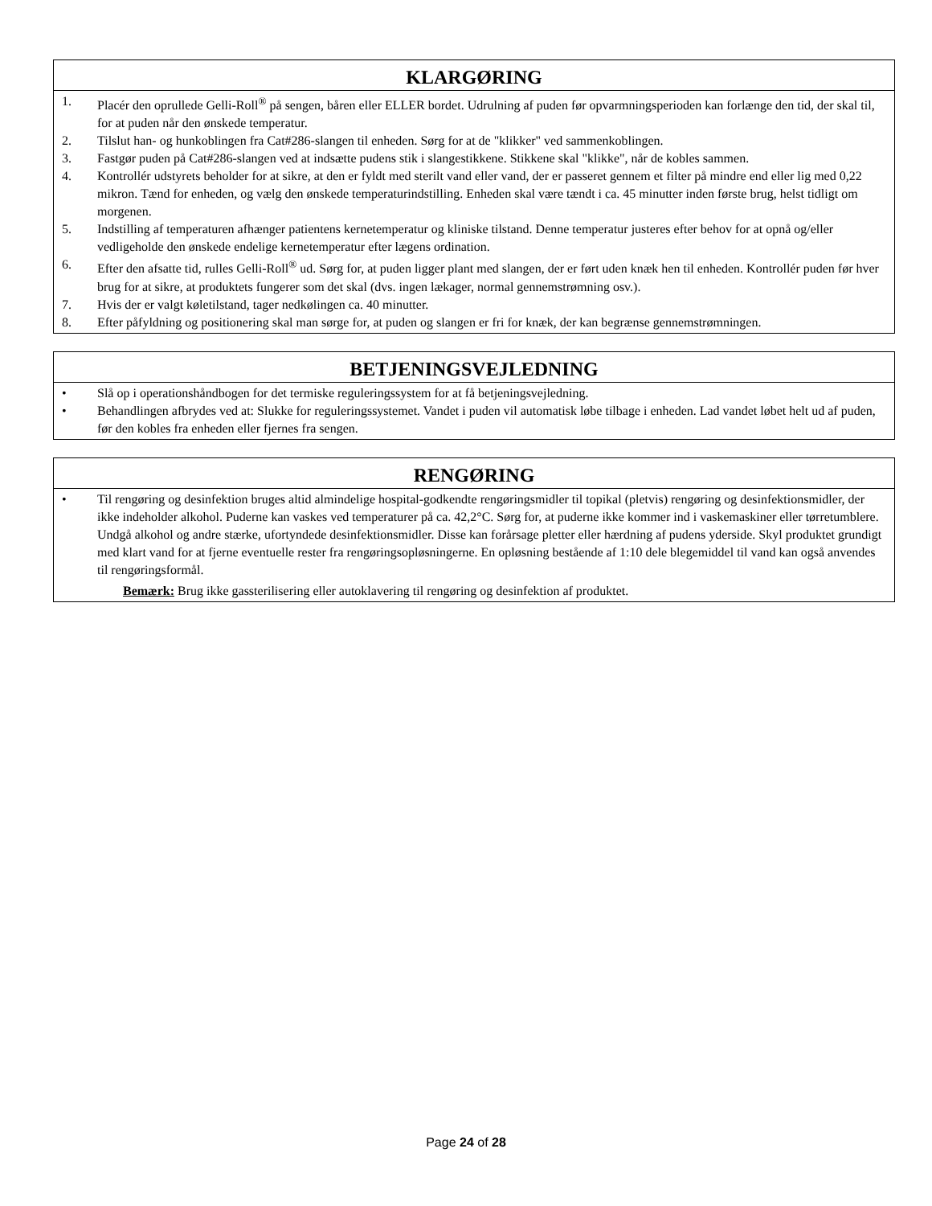KLARGØRING
1. Placér den oprullede Gelli-Roll<sup>®</sup> på sengen, båren eller ELLER bordet. Udrulning af puden før opvarmningsperioden kan forlænge den tid, der skal til, for at puden når den ønskede temperatur.
2. Tilslut han- og hunkoblingen fra Cat#286-slangen til enheden. Sørg for at de "klikker" ved sammenkoblingen.
3. Fastgør puden på Cat#286-slangen ved at indsætte pudens stik i slangestikkene. Stikkene skal "klikke", når de kobles sammen.
4. Kontrollér udstyrets beholder for at sikre, at den er fyldt med sterilt vand eller vand, der er passeret gennem et filter på mindre end eller lig med 0,22 mikron. Tænd for enheden, og vælg den ønskede temperaturindstilling. Enheden skal være tændt i ca. 45 minutter inden første brug, helst tidligt om morgenen.
5. Indstilling af temperaturen afhænger patientens kernetemperatur og kliniske tilstand. Denne temperatur justeres efter behov for at opnå og/eller vedligeholde den ønskede endelige kernetemperatur efter lægens ordination.
6. Efter den afsatte tid, rulles Gelli-Roll<sup>®</sup> ud. Sørg for, at puden ligger plant med slangen, der er ført uden knæk hen til enheden. Kontrollér puden før hver brug for at sikre, at produktets fungerer som det skal (dvs. ingen lækager, normal gennemstrømning osv.).
7. Hvis der er valgt køletilstand, tager nedkølingen ca. 40 minutter.
8. Efter påfyldning og positionering skal man sørge for, at puden og slangen er fri for knæk, der kan begrænse gennemstrømningen.
BETJENINGSVEJLEDNING
• Slå op i operationshåndbogen for det termiske reguleringssystem for at få betjeningsvejledning.
• Behandlingen afbrydes ved at: Slukke for reguleringssystemet. Vandet i puden vil automatisk løbe tilbage i enheden. Lad vandet løbet helt ud af puden, før den kobles fra enheden eller fjernes fra sengen.
RENGØRING
• Til rengøring og desinfektion bruges altid almindelige hospital-godkendte rengøringsmidler til topikal (pletvis) rengøring og desinfektionsmidler, der ikke indeholder alkohol. Puderne kan vaskes ved temperaturer på ca. 42,2°C. Sørg for, at puderne ikke kommer ind i vaskemaskiner eller tørretumblere. Undgå alkohol og andre stærke, ufortyndede desinfektionsmidler. Disse kan forårsage pletter eller hærdning af pudens yderside. Skyl produktet grundigt med klart vand for at fjerne eventuelle rester fra rengøringsopløsningerne. En opløsning bestående af 1:10 dele blegemiddel til vand kan også anvendes til rengøringsformål.
Bemærk: Brug ikke gassterilisering eller autoklavering til rengøring og desinfektion af produktet.
Page 24 of 28